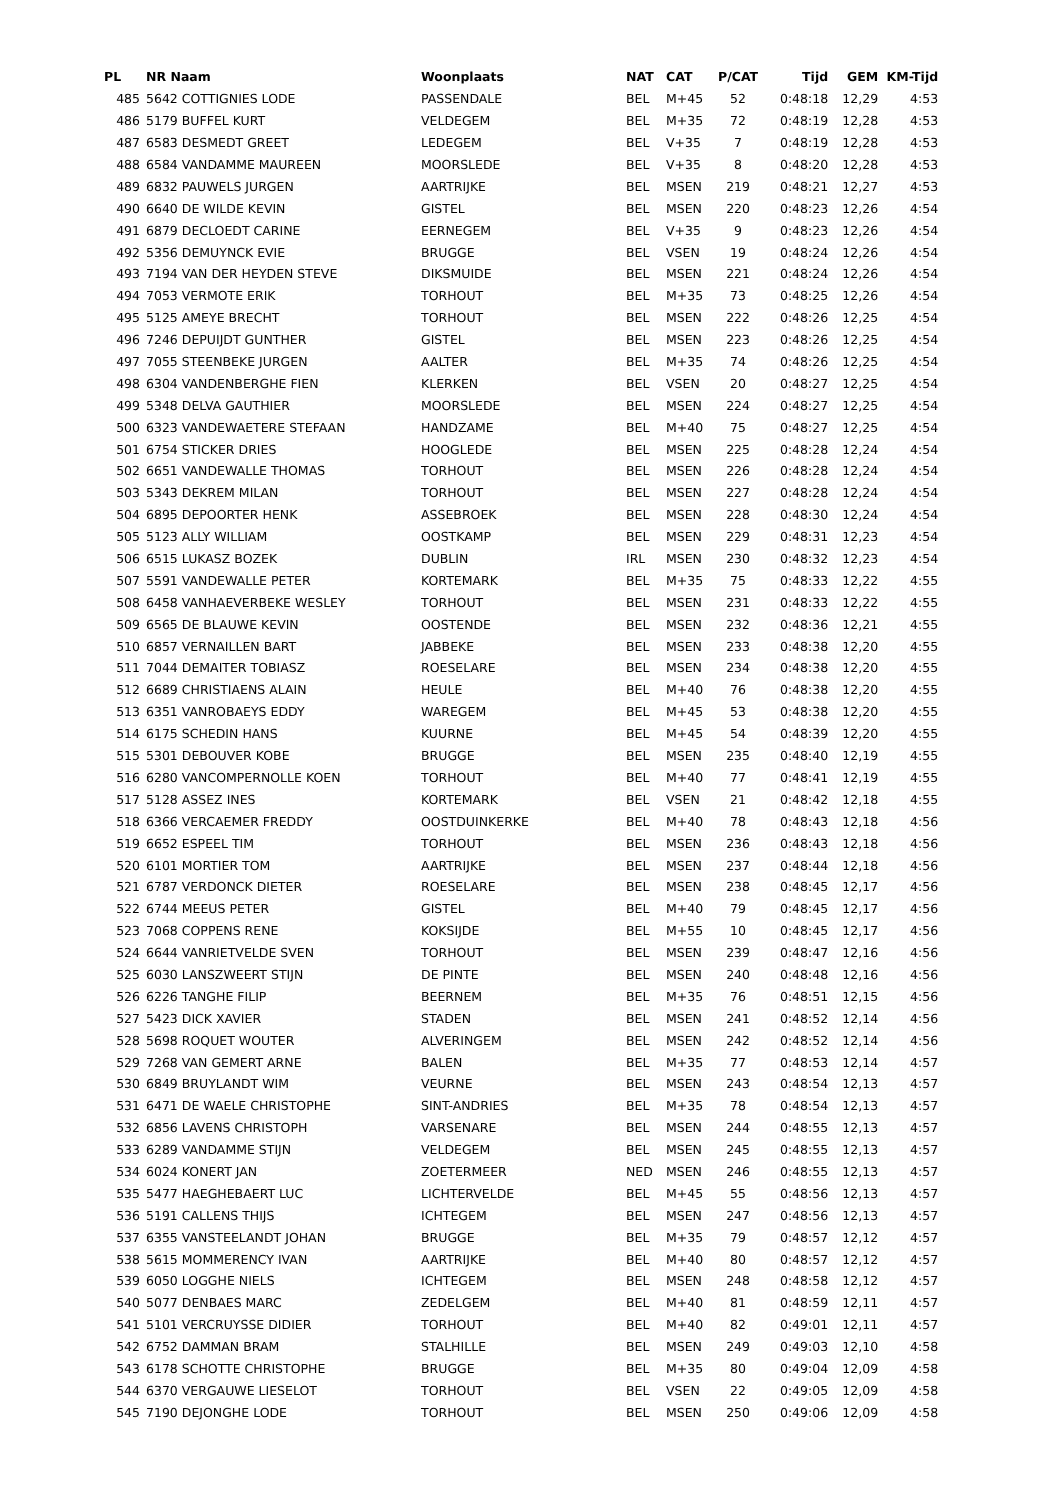| PL | NR Naam | Woonplaats | NAT | CAT | P/CAT | Tijd | GEM | KM-Tijd |
| --- | --- | --- | --- | --- | --- | --- | --- | --- |
| 485 | 5642 COTTIGNIES LODE | PASSENDALE | BEL | M+45 | 52 | 0:48:18 | 12,29 | 4:53 |
| 486 | 5179 BUFFEL KURT | VELDEGEM | BEL | M+35 | 72 | 0:48:19 | 12,28 | 4:53 |
| 487 | 6583 DESMEDT GREET | LEDEGEM | BEL | V+35 | 7 | 0:48:19 | 12,28 | 4:53 |
| 488 | 6584 VANDAMME MAUREEN | MOORSLEDE | BEL | V+35 | 8 | 0:48:20 | 12,28 | 4:53 |
| 489 | 6832 PAUWELS JURGEN | AARTRIJKE | BEL | MSEN | 219 | 0:48:21 | 12,27 | 4:53 |
| 490 | 6640 DE WILDE KEVIN | GISTEL | BEL | MSEN | 220 | 0:48:23 | 12,26 | 4:54 |
| 491 | 6879 DECLOEDT CARINE | EERNEGEM | BEL | V+35 | 9 | 0:48:23 | 12,26 | 4:54 |
| 492 | 5356 DEMUYNCK EVIE | BRUGGE | BEL | VSEN | 19 | 0:48:24 | 12,26 | 4:54 |
| 493 | 7194 VAN DER HEYDEN STEVE | DIKSMUIDE | BEL | MSEN | 221 | 0:48:24 | 12,26 | 4:54 |
| 494 | 7053 VERMOTE ERIK | TORHOUT | BEL | M+35 | 73 | 0:48:25 | 12,26 | 4:54 |
| 495 | 5125 AMEYE BRECHT | TORHOUT | BEL | MSEN | 222 | 0:48:26 | 12,25 | 4:54 |
| 496 | 7246 DEPUIJDT GUNTHER | GISTEL | BEL | MSEN | 223 | 0:48:26 | 12,25 | 4:54 |
| 497 | 7055 STEENBEKE JURGEN | AALTER | BEL | M+35 | 74 | 0:48:26 | 12,25 | 4:54 |
| 498 | 6304 VANDENBERGHE FIEN | KLERKEN | BEL | VSEN | 20 | 0:48:27 | 12,25 | 4:54 |
| 499 | 5348 DELVA GAUTHIER | MOORSLEDE | BEL | MSEN | 224 | 0:48:27 | 12,25 | 4:54 |
| 500 | 6323 VANDEWAETERE STEFAAN | HANDZAME | BEL | M+40 | 75 | 0:48:27 | 12,25 | 4:54 |
| 501 | 6754 STICKER DRIES | HOOGLEDE | BEL | MSEN | 225 | 0:48:28 | 12,24 | 4:54 |
| 502 | 6651 VANDEWALLE THOMAS | TORHOUT | BEL | MSEN | 226 | 0:48:28 | 12,24 | 4:54 |
| 503 | 5343 DEKREM MILAN | TORHOUT | BEL | MSEN | 227 | 0:48:28 | 12,24 | 4:54 |
| 504 | 6895 DEPOORTER HENK | ASSEBROEK | BEL | MSEN | 228 | 0:48:30 | 12,24 | 4:54 |
| 505 | 5123 ALLY WILLIAM | OOSTKAMP | BEL | MSEN | 229 | 0:48:31 | 12,23 | 4:54 |
| 506 | 6515 LUKASZ BOZEK | DUBLIN | IRL | MSEN | 230 | 0:48:32 | 12,23 | 4:54 |
| 507 | 5591 VANDEWALLE PETER | KORTEMARK | BEL | M+35 | 75 | 0:48:33 | 12,22 | 4:55 |
| 508 | 6458 VANHAEVERBEKE WESLEY | TORHOUT | BEL | MSEN | 231 | 0:48:33 | 12,22 | 4:55 |
| 509 | 6565 DE BLAUWE KEVIN | OOSTENDE | BEL | MSEN | 232 | 0:48:36 | 12,21 | 4:55 |
| 510 | 6857 VERNAILLEN BART | JABBEKE | BEL | MSEN | 233 | 0:48:38 | 12,20 | 4:55 |
| 511 | 7044 DEMAITER TOBIASZ | ROESELARE | BEL | MSEN | 234 | 0:48:38 | 12,20 | 4:55 |
| 512 | 6689 CHRISTIAENS ALAIN | HEULE | BEL | M+40 | 76 | 0:48:38 | 12,20 | 4:55 |
| 513 | 6351 VANROBAEYS EDDY | WAREGEM | BEL | M+45 | 53 | 0:48:38 | 12,20 | 4:55 |
| 514 | 6175 SCHEDIN HANS | KUURNE | BEL | M+45 | 54 | 0:48:39 | 12,20 | 4:55 |
| 515 | 5301 DEBOUVER KOBE | BRUGGE | BEL | MSEN | 235 | 0:48:40 | 12,19 | 4:55 |
| 516 | 6280 VANCOMPERNOLLE KOEN | TORHOUT | BEL | M+40 | 77 | 0:48:41 | 12,19 | 4:55 |
| 517 | 5128 ASSEZ INES | KORTEMARK | BEL | VSEN | 21 | 0:48:42 | 12,18 | 4:55 |
| 518 | 6366 VERCAEMER FREDDY | OOSTDUINKERKE | BEL | M+40 | 78 | 0:48:43 | 12,18 | 4:56 |
| 519 | 6652 ESPEEL TIM | TORHOUT | BEL | MSEN | 236 | 0:48:43 | 12,18 | 4:56 |
| 520 | 6101 MORTIER TOM | AARTRIJKE | BEL | MSEN | 237 | 0:48:44 | 12,18 | 4:56 |
| 521 | 6787 VERDONCK DIETER | ROESELARE | BEL | MSEN | 238 | 0:48:45 | 12,17 | 4:56 |
| 522 | 6744 MEEUS PETER | GISTEL | BEL | M+40 | 79 | 0:48:45 | 12,17 | 4:56 |
| 523 | 7068 COPPENS RENE | KOKSIJDE | BEL | M+55 | 10 | 0:48:45 | 12,17 | 4:56 |
| 524 | 6644 VANRIETVELDE SVEN | TORHOUT | BEL | MSEN | 239 | 0:48:47 | 12,16 | 4:56 |
| 525 | 6030 LANSZWEERT STIJN | DE PINTE | BEL | MSEN | 240 | 0:48:48 | 12,16 | 4:56 |
| 526 | 6226 TANGHE FILIP | BEERNEM | BEL | M+35 | 76 | 0:48:51 | 12,15 | 4:56 |
| 527 | 5423 DICK XAVIER | STADEN | BEL | MSEN | 241 | 0:48:52 | 12,14 | 4:56 |
| 528 | 5698 ROQUET WOUTER | ALVERINGEM | BEL | MSEN | 242 | 0:48:52 | 12,14 | 4:56 |
| 529 | 7268 VAN GEMERT ARNE | BALEN | BEL | M+35 | 77 | 0:48:53 | 12,14 | 4:57 |
| 530 | 6849 BRUYLANDT WIM | VEURNE | BEL | MSEN | 243 | 0:48:54 | 12,13 | 4:57 |
| 531 | 6471 DE WAELE CHRISTOPHE | SINT-ANDRIES | BEL | M+35 | 78 | 0:48:54 | 12,13 | 4:57 |
| 532 | 6856 LAVENS CHRISTOPH | VARSENARE | BEL | MSEN | 244 | 0:48:55 | 12,13 | 4:57 |
| 533 | 6289 VANDAMME STIJN | VELDEGEM | BEL | MSEN | 245 | 0:48:55 | 12,13 | 4:57 |
| 534 | 6024 KONERT JAN | ZOETERMEER | NED | MSEN | 246 | 0:48:55 | 12,13 | 4:57 |
| 535 | 5477 HAEGHEBAERT LUC | LICHTERVELDE | BEL | M+45 | 55 | 0:48:56 | 12,13 | 4:57 |
| 536 | 5191 CALLENS THIJS | ICHTEGEM | BEL | MSEN | 247 | 0:48:56 | 12,13 | 4:57 |
| 537 | 6355 VANSTEELANDT JOHAN | BRUGGE | BEL | M+35 | 79 | 0:48:57 | 12,12 | 4:57 |
| 538 | 5615 MOMMERENCY IVAN | AARTRIJKE | BEL | M+40 | 80 | 0:48:57 | 12,12 | 4:57 |
| 539 | 6050 LOGGHE NIELS | ICHTEGEM | BEL | MSEN | 248 | 0:48:58 | 12,12 | 4:57 |
| 540 | 5077 DENBAES MARC | ZEDELGEM | BEL | M+40 | 81 | 0:48:59 | 12,11 | 4:57 |
| 541 | 5101 VERCRUYSSE DIDIER | TORHOUT | BEL | M+40 | 82 | 0:49:01 | 12,11 | 4:57 |
| 542 | 6752 DAMMAN BRAM | STALHILLE | BEL | MSEN | 249 | 0:49:03 | 12,10 | 4:58 |
| 543 | 6178 SCHOTTE CHRISTOPHE | BRUGGE | BEL | M+35 | 80 | 0:49:04 | 12,09 | 4:58 |
| 544 | 6370 VERGAUWE LIESELOT | TORHOUT | BEL | VSEN | 22 | 0:49:05 | 12,09 | 4:58 |
| 545 | 7190 DEJONGHE LODE | TORHOUT | BEL | MSEN | 250 | 0:49:06 | 12,09 | 4:58 |